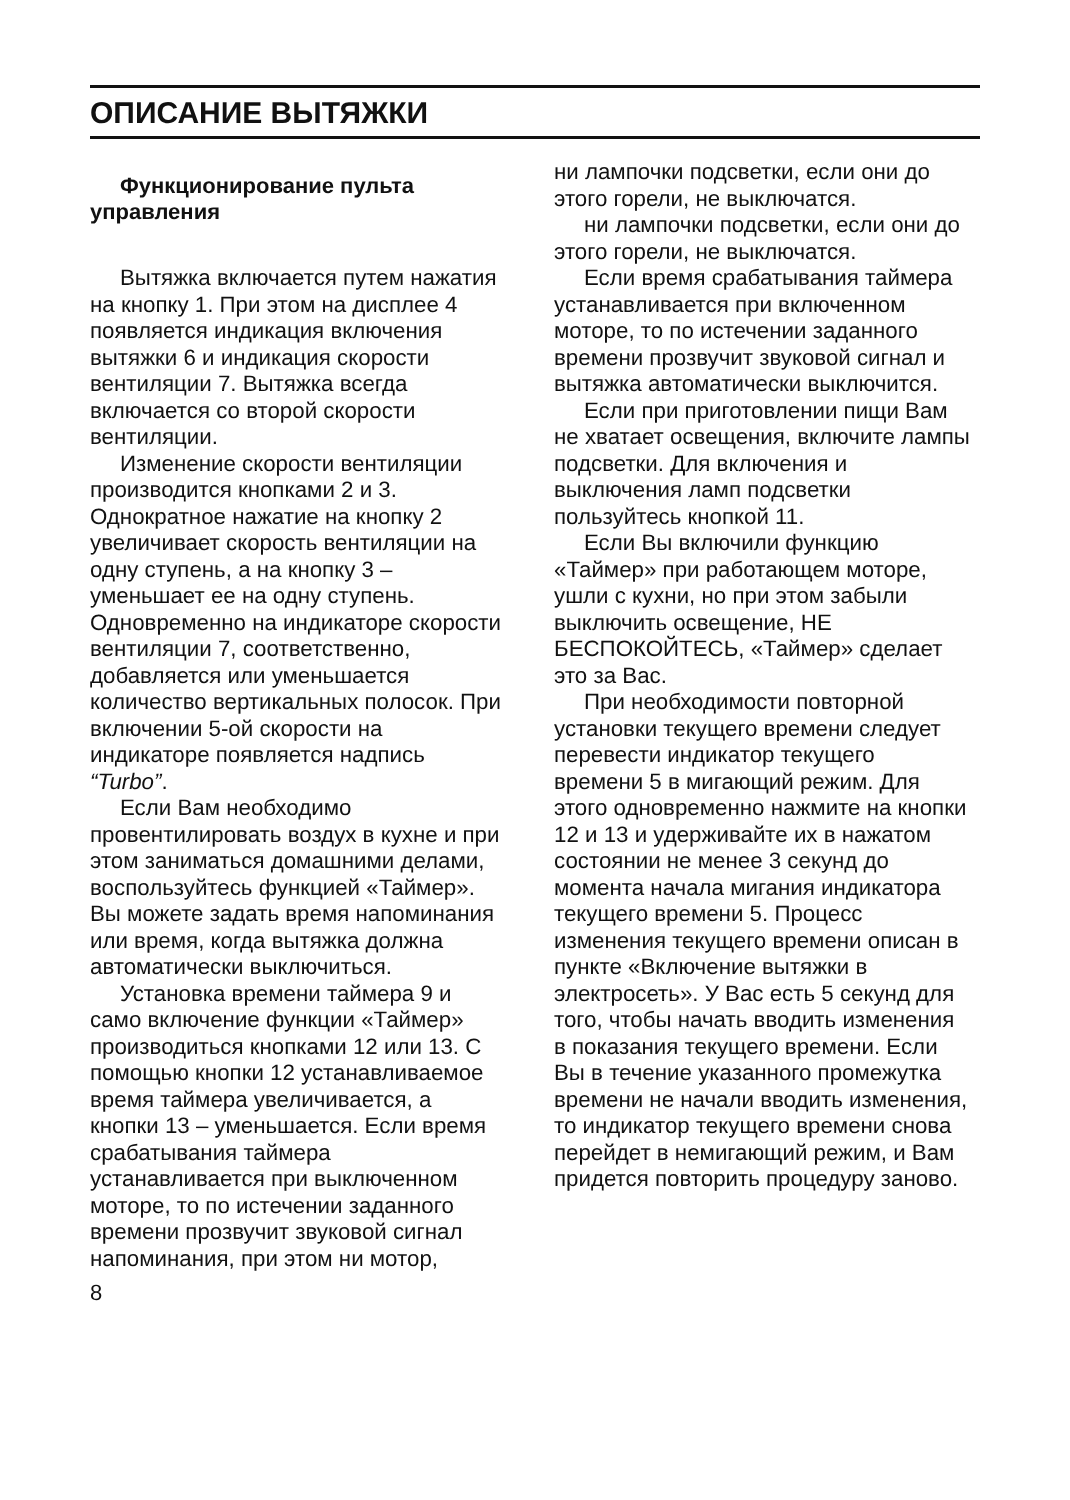ОПИСАНИЕ ВЫТЯЖКИ
Функционирование пульта управления
Вытяжка включается путем нажатия на кнопку 1. При этом на дисплее 4 появляется индикация включения вытяжки 6 и индикация скорости вентиляции 7. Вытяжка всегда включается со второй скорости вентиляции.
Изменение скорости вентиляции производится кнопками 2 и 3. Однократное нажатие на кнопку 2 увеличивает скорость вентиляции на одну ступень, а на кнопку 3 – уменьшает ее на одну ступень. Одновременно на индикаторе скорости вентиляции 7, соответственно, добавляется или уменьшается количество вертикальных полосок. При включении 5-ой скорости на индикаторе появляется надпись “Turbo”.
Если Вам необходимо провентилировать воздух в кухне и при этом заниматься домашними делами, воспользуйтесь функцией «Таймер». Вы можете задать время напоминания или время, когда вытяжка должна автоматически выключиться.
Установка времени таймера 9 и само включение функции «Таймер» производиться кнопками 12 или 13. С помощью кнопки 12 устанавливаемое время таймера увеличивается, а кнопки 13 – уменьшается. Если время срабатывания таймера устанавливается при выключенном моторе, то по истечении заданного времени прозвучит звуковой сигнал напоминания, при этом ни мотор,
8
ни лампочки подсветки, если они до этого горели, не выключатся.
ни лампочки подсветки, если они до этого горели, не выключатся.
Если время срабатывания таймера устанавливается при включенном моторе, то по истечении заданного времени прозвучит звуковой сигнал и вытяжка автоматически выключится.
Если при приготовлении пищи Вам не хватает освещения, включите лампы подсветки. Для включения и выключения ламп подсветки пользуйтесь кнопкой 11.
Если Вы включили функцию «Таймер» при работающем моторе, ушли с кухни, но при этом забыли выключить освещение, НЕ БЕСПОКОЙТЕСЬ, «Таймер» сделает это за Вас.
При необходимости повторной установки текущего времени следует перевести индикатор текущего времени 5 в мигающий режим. Для этого одновременно нажмите на кнопки 12 и 13 и удерживайте их в нажатом состоянии не менее 3 секунд до момента начала мигания индикатора текущего времени 5. Процесс изменения текущего времени описан в пункте «Включение вытяжки в электросеть». У Вас есть 5 секунд для того, чтобы начать вводить изменения в показания текущего времени. Если Вы в течение указанного промежутка времени не начали вводить изменения, то индикатор текущего времени снова перейдет в немигающий режим, и Вам придется повторить процедуру заново.